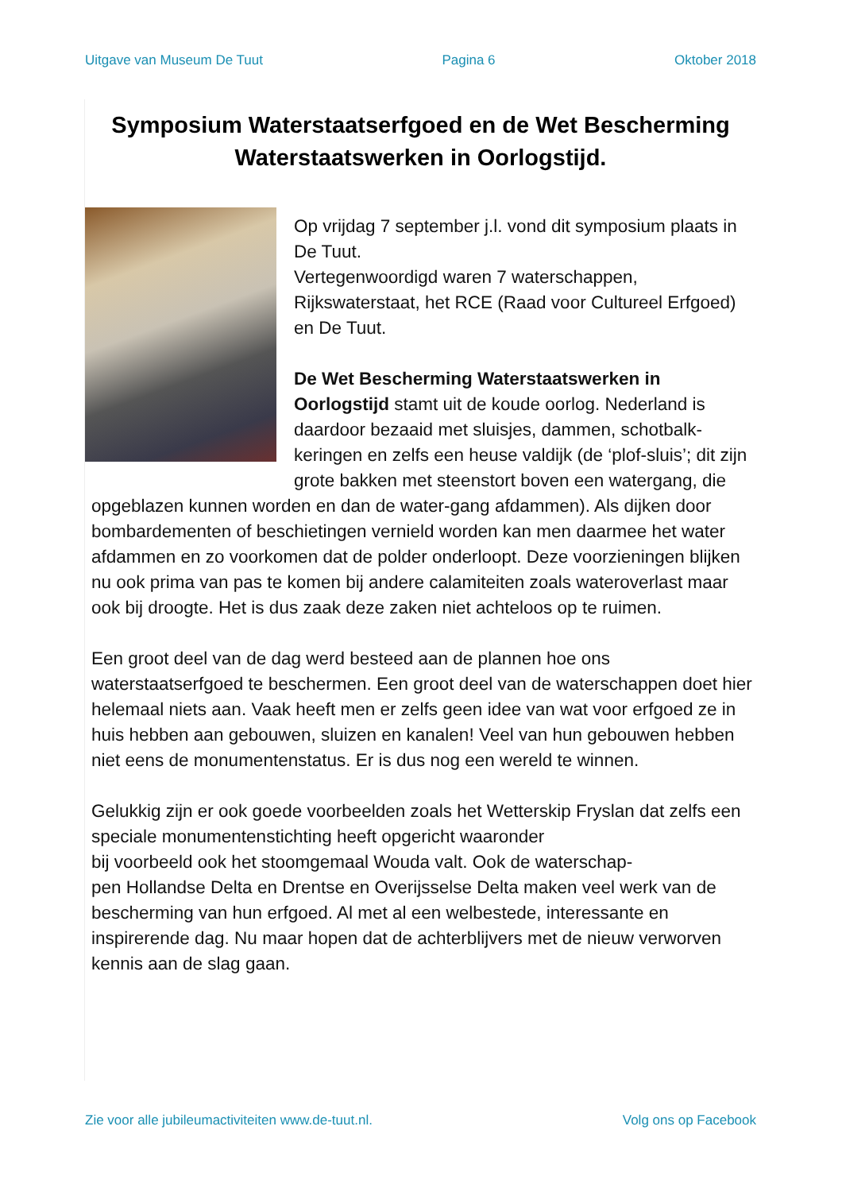Uitgave van Museum De Tuut Pagina 6 Oktober 2018
Symposium Waterstaatserfgoed en de Wet Bescherming Waterstaatswerken in Oorlogstijd.
Op vrijdag 7 september j.l. vond dit symposium plaats in De Tuut.
Vertegenwoordigd waren 7 waterschappen, Rijkswaterstaat, het RCE (Raad voor Cultureel Erfgoed) en De Tuut.
De Wet Bescherming Waterstaatswerken in Oorlogstijd stamt uit de koude oorlog. Nederland is daardoor bezaaid met sluisjes, dammen, schotbalk-keringen en zelfs een heuse valdijk (de ‘plof-sluis’; dit zijn grote bakken met steenstort boven een watergang, die opgeblazen kunnen worden en dan de water-gang afdammen). Als dijken door bombardementen of beschietingen vernield worden kan men daarmee het water afdammen en zo voorkomen dat de polder onderloopt. Deze voorzieningen blijken nu ook prima van pas te komen bij andere calamiteiten zoals wateroverlast maar ook bij droogte. Het is dus zaak deze zaken niet achteloos op te ruimen.
Een groot deel van de dag werd besteed aan de plannen hoe ons waterstaatserfgoed te beschermen. Een groot deel van de waterschappen doet hier helemaal niets aan. Vaak heeft men er zelfs geen idee van wat voor erfgoed ze in huis hebben aan gebouwen, sluizen en kanalen! Veel van hun gebouwen hebben niet eens de monumentenstatus. Er is dus nog een wereld te winnen.
Gelukkig zijn er ook goede voorbeelden zoals het Wetterskip Fryslan dat zelfs een speciale monumentenstichting heeft opgericht waaronder
bij voorbeeld ook het stoomgemaal Wouda valt. Ook de waterschap-
pen Hollandse Delta en Drentse en Overijsselse Delta maken veel werk van de bescherming van hun erfgoed. Al met al een welbestede, interessante en inspirerende dag. Nu maar hopen dat de achterblijvers met de nieuw verworven kennis aan de slag gaan.
Zie voor alle jubileumactiviteiten www.de-tuut.nl. Volg ons op Facebook